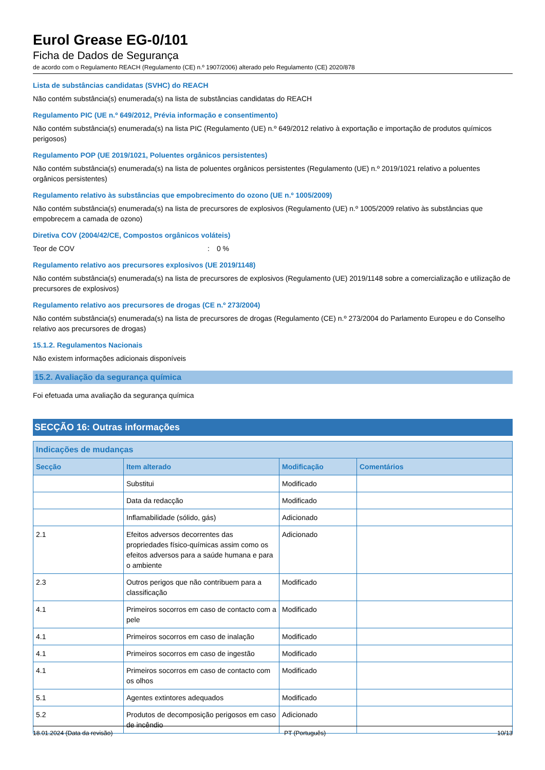Eurol Grease EG-0/101
Ficha de Dados de Segurança
de acordo com o Regulamento REACH (Regulamento (CE) n.º 1907/2006) alterado pelo Regulamento (CE) 2020/878
Lista de substâncias candidatas (SVHC) do REACH
Não contém substância(s) enumerada(s) na lista de substâncias candidatas do REACH
Regulamento PIC (UE n.º 649/2012, Prévia informação e consentimento)
Não contém substância(s) enumerada(s) na lista PIC (Regulamento (UE) n.º 649/2012 relativo à exportação e importação de produtos químicos perigosos)
Regulamento POP (UE 2019/1021, Poluentes orgânicos persistentes)
Não contém substância(s) enumerada(s) na lista de poluentes orgânicos persistentes (Regulamento (UE) n.º 2019/1021 relativo a poluentes orgânicos persistentes)
Regulamento relativo às substâncias que empobrecimento do ozono (UE n.º 1005/2009)
Não contém substância(s) enumerada(s) na lista de precursores de explosivos (Regulamento (UE) n.º 1005/2009 relativo às substâncias que empobrecem a camada de ozono)
Diretiva COV (2004/42/CE, Compostos orgânicos voláteis)
Teor de COV: 0 %
Regulamento relativo aos precursores explosivos (UE 2019/1148)
Não contém substância(s) enumerada(s) na lista de precursores de explosivos (Regulamento (UE) 2019/1148 sobre a comercialização e utilização de precursores de explosivos)
Regulamento relativo aos precursores de drogas (CE n.º 273/2004)
Não contém substância(s) enumerada(s) na lista de precursores de drogas (Regulamento (CE) n.º 273/2004 do Parlamento Europeu e do Conselho relativo aos precursores de drogas)
15.1.2. Regulamentos Nacionais
Não existem informações adicionais disponíveis
15.2. Avaliação da segurança química
Foi efetuada uma avaliação da segurança química
SECÇÃO 16: Outras informações
| Indicações de mudanças | | | |
| --- | --- | --- | --- |
| Secção | Item alterado | Modificação | Comentários |
| | Substitui | Modificado | |
| | Data da redacção | Modificado | |
| | Inflamabilidade (sólido, gás) | Adicionado | |
| 2.1 | Efeitos adversos decorrentes das propriedades físico-químicas assim como os efeitos adversos para a saúde humana e para o ambiente | Adicionado | |
| 2.3 | Outros perigos que não contribuem para a classificação | Modificado | |
| 4.1 | Primeiros socorros em caso de contacto com a pele | Modificado | |
| 4.1 | Primeiros socorros em caso de inalação | Modificado | |
| 4.1 | Primeiros socorros em caso de ingestão | Modificado | |
| 4.1 | Primeiros socorros em caso de contacto com os olhos | Modificado | |
| 5.1 | Agentes extintores adequados | Modificado | |
| 5.2 | Produtos de decomposição perigosos em caso de incêndio | Adicionado | |
18.01.2024 (Data da revisão) PT (Português) 10/13